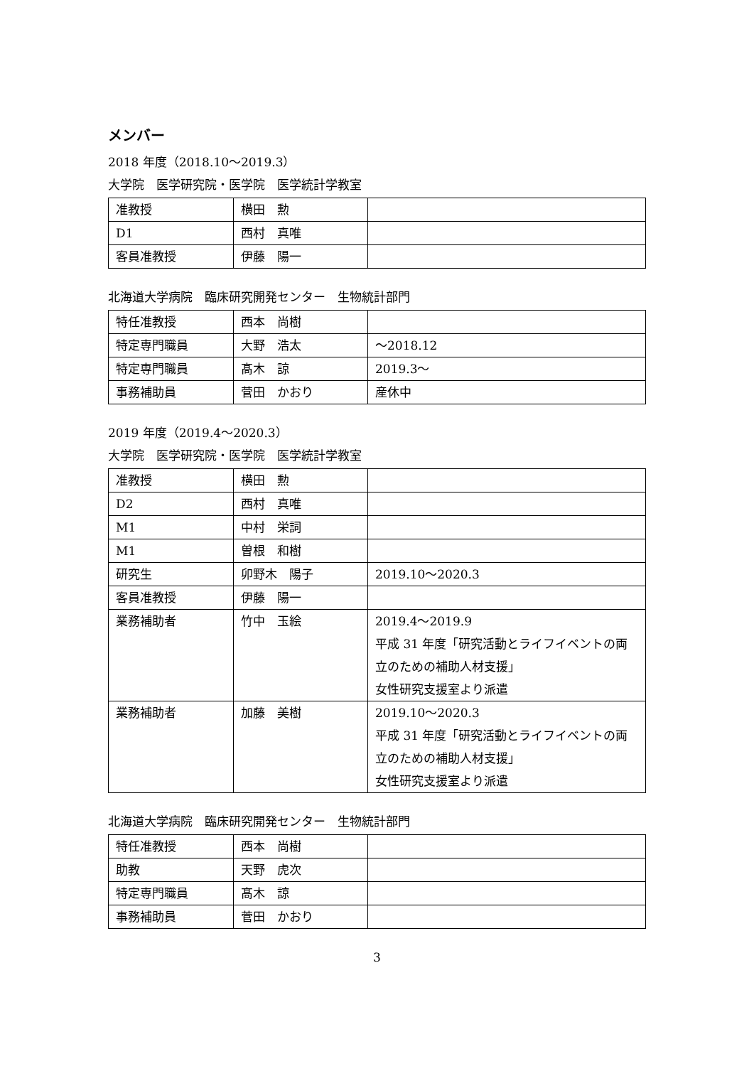メンバー
2018 年度（2018.10～2019.3）
大学院　医学研究院・医学院　医学統計学教室
| 准教授 | 横田 勲 | |
| D1 | 西村 真唯 | |
| 客員准教授 | 伊藤 陽一 | |
北海道大学病院　臨床研究開発センター　生物統計部門
| 特任准教授 | 西本 尚樹 | |
| 特定専門職員 | 大野 浩太 | ～2018.12 |
| 特定専門職員 | 髙木 諒 | 2019.3～ |
| 事務補助員 | 菅田 かおり | 産休中 |
2019 年度（2019.4～2020.3）
大学院　医学研究院・医学院　医学統計学教室
| 准教授 | 横田 勲 | |
| D2 | 西村 真唯 | |
| M1 | 中村 栄詞 | |
| M1 | 曽根 和樹 | |
| 研究生 | 卯野木 陽子 | 2019.10～2020.3 |
| 客員准教授 | 伊藤 陽一 | |
| 業務補助者 | 竹中 玉絵 | 2019.4～2019.9 平成 31 年度「研究活動とライフイベントの両立のための補助人材支援」 女性研究支援室より派遣 |
| 業務補助者 | 加藤 美樹 | 2019.10～2020.3 平成 31 年度「研究活動とライフイベントの両立のための補助人材支援」 女性研究支援室より派遣 |
北海道大学病院　臨床研究開発センター　生物統計部門
| 特任准教授 | 西本 尚樹 | |
| 助教 | 天野 虎次 | |
| 特定専門職員 | 髙木 諒 | |
| 事務補助員 | 菅田 かおり | |
3